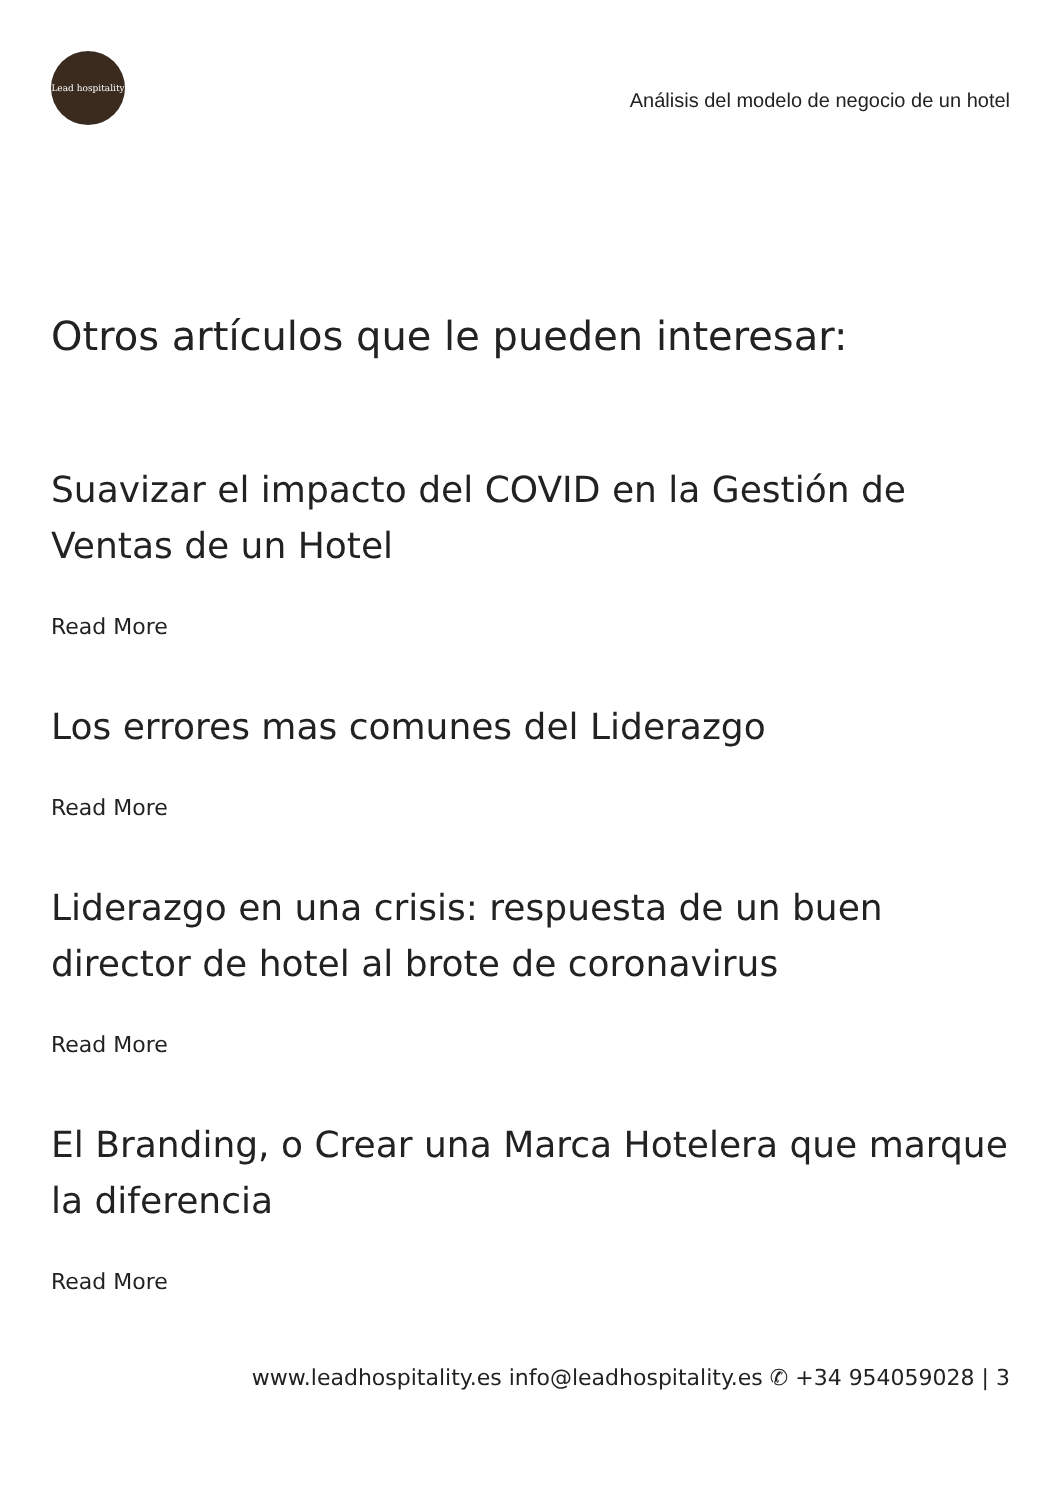Lead hospitality
Análisis del modelo de negocio de un hotel
Otros artículos que le pueden interesar:
Suavizar el impacto del COVID en la Gestión de Ventas de un Hotel
Read More
Los errores mas comunes del Liderazgo
Read More
Liderazgo en una crisis: respuesta de un buen director de hotel al brote de coronavirus
Read More
El Branding, o Crear una Marca Hotelera que marque la diferencia
Read More
www.leadhospitality.es info@leadhospitality.es ✆ +34 954059028 | 3